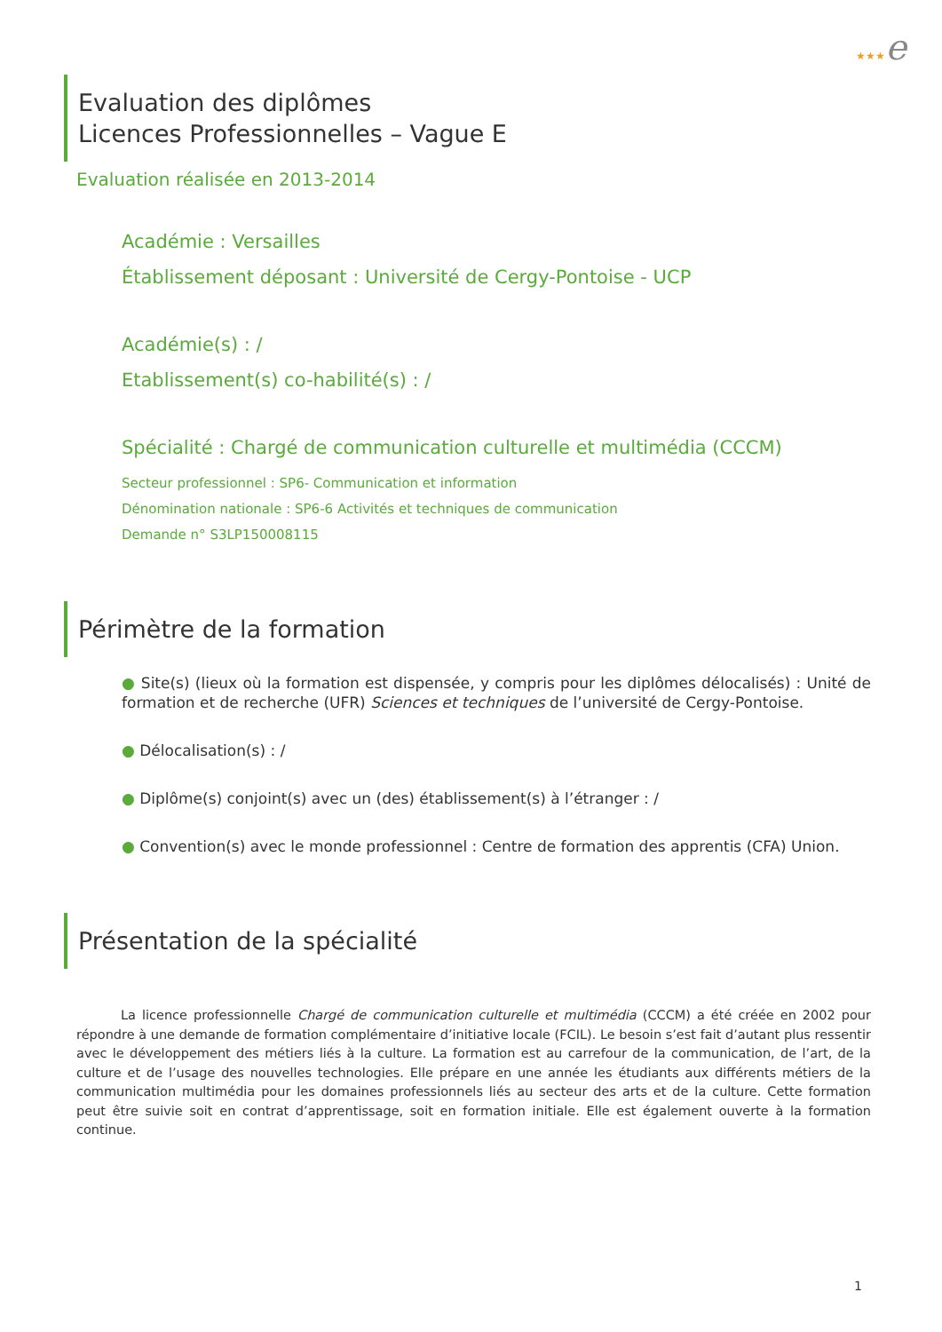★★★e
Evaluation des diplômes
Licences Professionnelles – Vague E
Evaluation réalisée en 2013-2014
Académie : Versailles
Établissement déposant : Université de Cergy-Pontoise - UCP
Académie(s) : /
Etablissement(s) co-habilité(s) : /
Spécialité : Chargé de communication culturelle et multimédia (CCCM)
Secteur professionnel : SP6- Communication et information
Dénomination nationale : SP6-6 Activités et techniques de communication
Demande n° S3LP150008115
Périmètre de la formation
● Site(s) (lieux où la formation est dispensée, y compris pour les diplômes délocalisés) : Unité de formation et de recherche (UFR) Sciences et techniques de l’université de Cergy-Pontoise.
● Délocalisation(s) : /
● Diplôme(s) conjoint(s) avec un (des) établissement(s) à l’étranger : /
● Convention(s) avec le monde professionnel : Centre de formation des apprentis (CFA) Union.
Présentation de la spécialité
La licence professionnelle Chargé de communication culturelle et multimédia (CCCM) a été créée en 2002 pour répondre à une demande de formation complémentaire d’initiative locale (FCIL). Le besoin s’est fait d’autant plus ressentir avec le développement des métiers liés à la culture. La formation est au carrefour de la communication, de l’art, de la culture et de l’usage des nouvelles technologies. Elle prépare en une année les étudiants aux différents métiers de la communication multimédia pour les domaines professionnels liés au secteur des arts et de la culture. Cette formation peut être suivie soit en contrat d’apprentissage, soit en formation initiale. Elle est également ouverte à la formation continue.
1